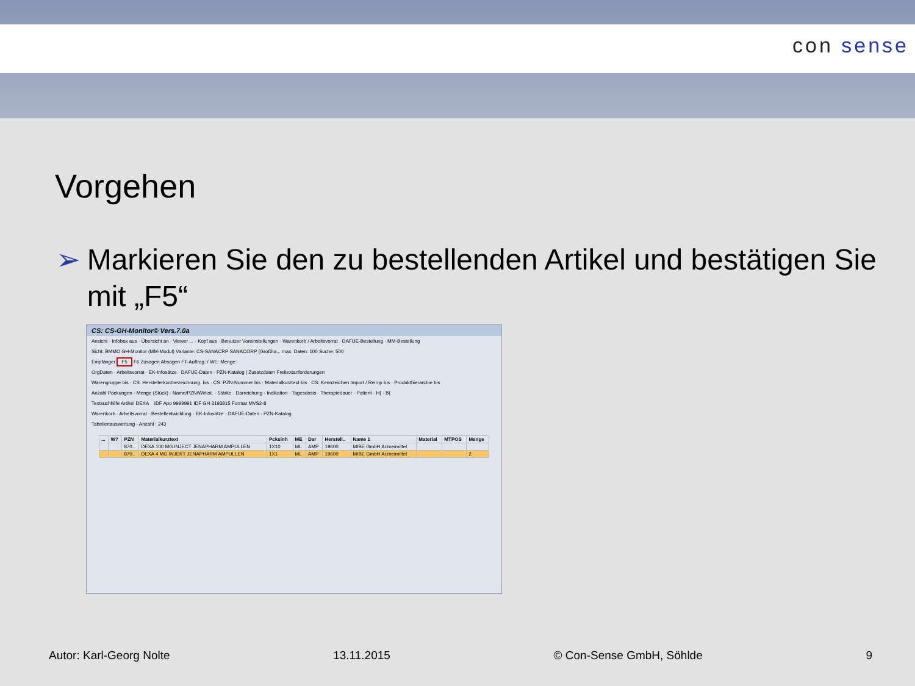con sense
Vorgehen
➢ Markieren Sie den zu bestellenden Artikel und bestätigen Sie mit „F5“
CS: CS-GH-Monitor© Vers.7.0a
Ansicht · Infobox aus · Übersicht an · Viewer ... · Kopf aus · Benutzer Voreinstellungen · Warenkorb / Arbeitsvorrat · DAFUE-Bestellung · MM-Bestellung
Sicht: BMMO GH-Monitor (MM-Modul) Variante: CS-SANACRP SANACORP (Großha... max. Daten: 100 Suche: 500
Empfänger F5 F6 Zusagen Absagen FT-Auftrag: / WE: Menge:
OrgDaten · Arbeitsvorrat · EK-Infosätze · DAFUE-Daten · PZN-Katalog | Zusatzdaten Freitextanforderungen
Warengruppe bis · CS: Herstellerkurzbezeichnung. bis · CS: PZN-Nummer bis · Materialkurztext bis · CS: Kennzeichen Import / Reimp bis · Produkthierarchie bis
Anzahl Packungen · Menge (Stück) · Name/PZN/Wirkst. · Stärke · Darreichung · Indikation · Tagesdosis · Therapiedauer · Patient · H{ · B{
Textsuchhilfe Artikel DEXA IDF Apo 9999991 IDF GH 3193815 Format MVS2-8
Warenkorb · Arbeitsvorrat · Bestellentwicklung · EK-Infosätze · DAFUE-Daten · PZN-Katalog
Tabellenauswertung - Anzahl : 243
| ... | W? | PZN | Materialkurztext | Pcksinh | ME | Dar | Herstell.. | Name 1 | Material | MTPOS | Menge |
| --- | --- | --- | --- | --- | --- | --- | --- | --- | --- | --- | --- |
| | | 870.. | DEXA 100 MG INJECT JENAPHARM AMPULLEN | 1X10 | ML | AMP | 19600 | MIBE GmbH Arzneimittel | | | |
| | | 870.. | DEXA 4 MG INJEKT JENAPHARM AMPULLEN | 1X1 | ML | AMP | 19600 | MIBE GmbH Arzneimittel | | | 2 |
Autor: Karl-Georg Nolte 13.11.2015 © Con-Sense GmbH, Söhlde 9